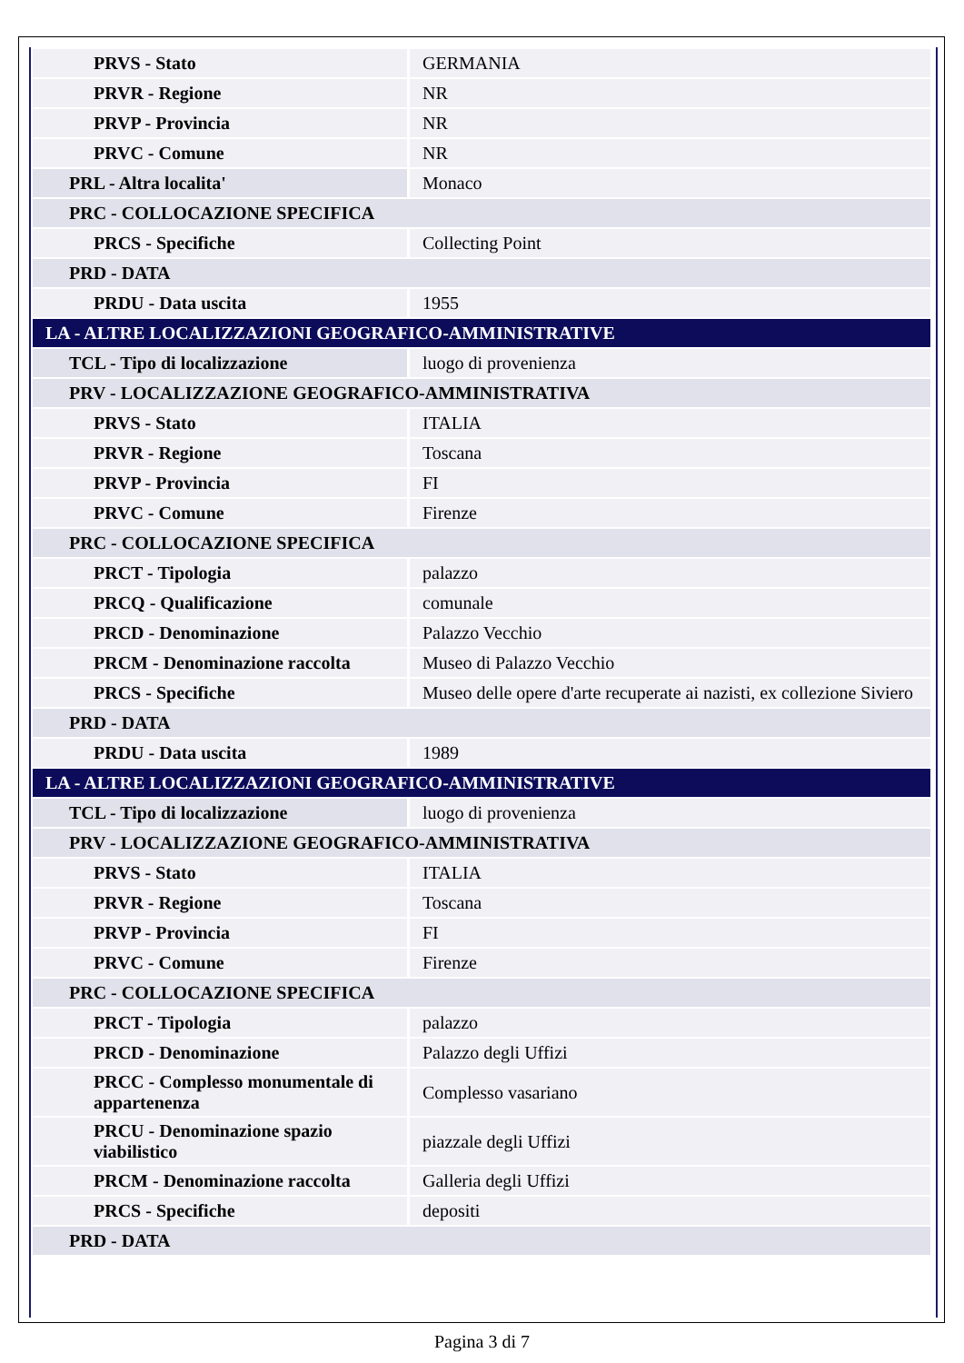| PRVS - Stato | GERMANIA |
| PRVR - Regione | NR |
| PRVP - Provincia | NR |
| PRVC - Comune | NR |
| PRL - Altra localita' | Monaco |
| PRC - COLLOCAZIONE SPECIFICA | |
| PRCS - Specifiche | Collecting Point |
| PRD - DATA | |
| PRDU - Data uscita | 1955 |
| LA - ALTRE LOCALIZZAZIONI GEOGRAFICO-AMMINISTRATIVE | |
| TCL - Tipo di localizzazione | luogo di provenienza |
| PRV - LOCALIZZAZIONE GEOGRAFICO-AMMINISTRATIVA | |
| PRVS - Stato | ITALIA |
| PRVR - Regione | Toscana |
| PRVP - Provincia | FI |
| PRVC - Comune | Firenze |
| PRC - COLLOCAZIONE SPECIFICA | |
| PRCT - Tipologia | palazzo |
| PRCQ - Qualificazione | comunale |
| PRCD - Denominazione | Palazzo Vecchio |
| PRCM - Denominazione raccolta | Museo di Palazzo Vecchio |
| PRCS - Specifiche | Museo delle opere d'arte recuperate ai nazisti, ex collezione Siviero |
| PRD - DATA | |
| PRDU - Data uscita | 1989 |
| LA - ALTRE LOCALIZZAZIONI GEOGRAFICO-AMMINISTRATIVE | |
| TCL - Tipo di localizzazione | luogo di provenienza |
| PRV - LOCALIZZAZIONE GEOGRAFICO-AMMINISTRATIVA | |
| PRVS - Stato | ITALIA |
| PRVR - Regione | Toscana |
| PRVP - Provincia | FI |
| PRVC - Comune | Firenze |
| PRC - COLLOCAZIONE SPECIFICA | |
| PRCT - Tipologia | palazzo |
| PRCD - Denominazione | Palazzo degli Uffizi |
| PRCC - Complesso monumentale di appartenenza | Complesso vasariano |
| PRCU - Denominazione spazio viabilistico | piazzale degli Uffizi |
| PRCM - Denominazione raccolta | Galleria degli Uffizi |
| PRCS - Specifiche | depositi |
| PRD - DATA | |
Pagina 3 di 7